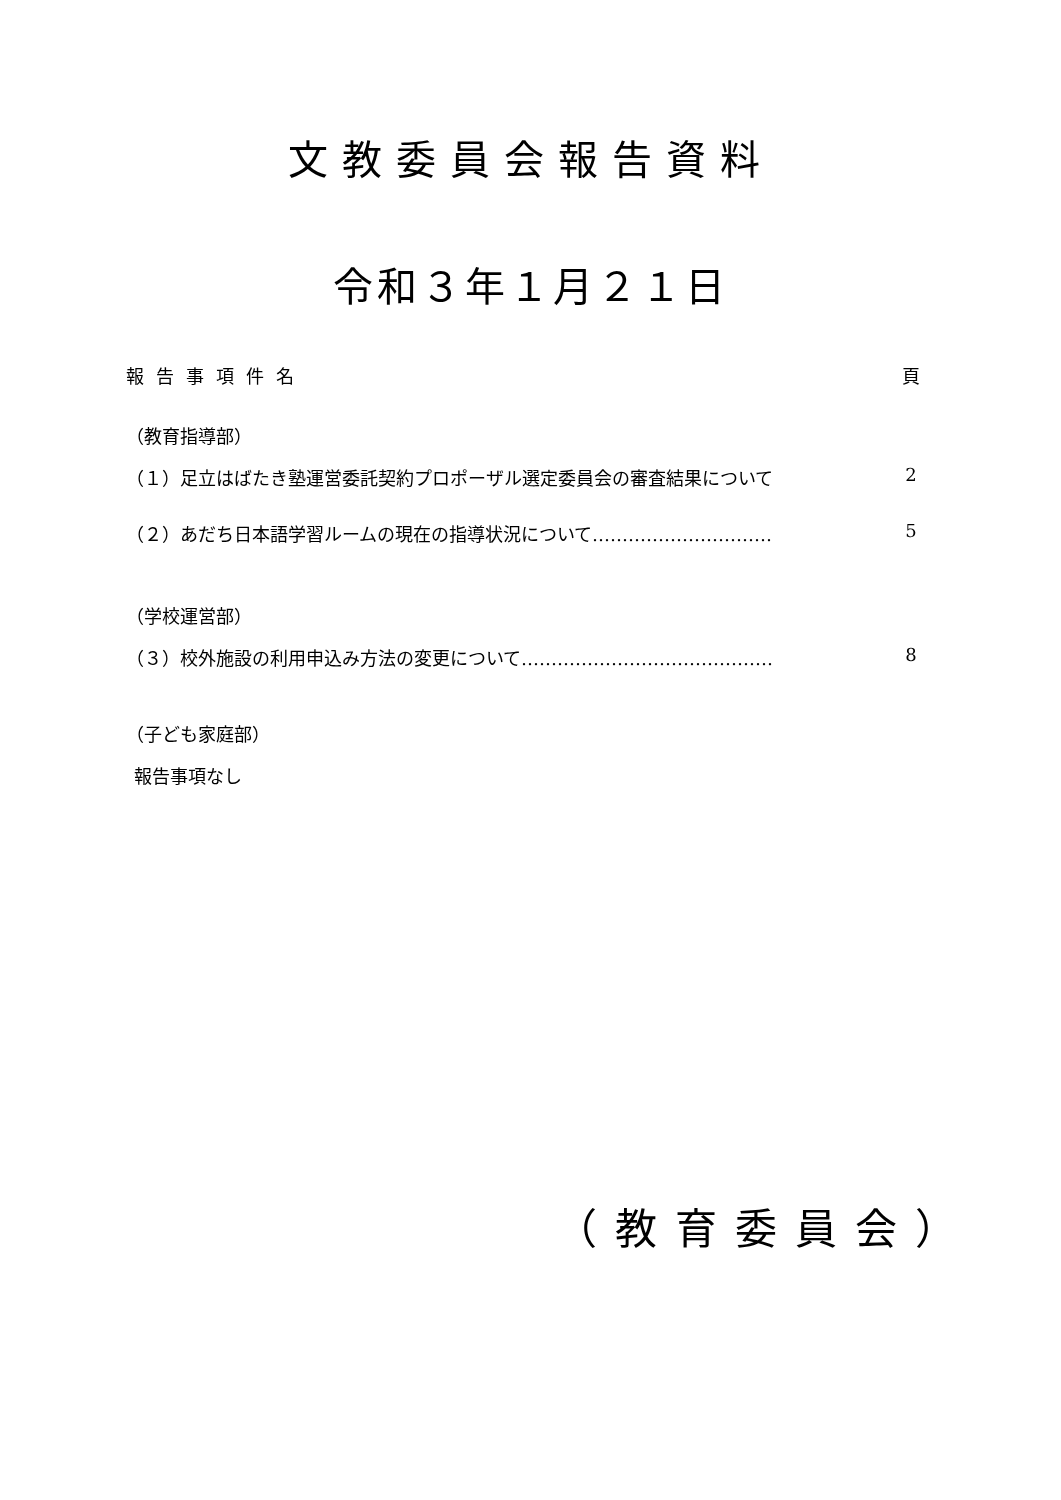文教委員会報告資料
令和３年１月２１日
報告事項件名 頁
（教育指導部）
（１）足立はばたき塾運営委託契約プロポーザル選定委員会の審査結果について 2
（２）あだち日本語学習ルームの現在の指導状況について………………………… 5
（学校運営部）
（３）校外施設の利用申込み方法の変更について…………………………………… 8
（子ども家庭部）
報告事項なし
（教育委員会）